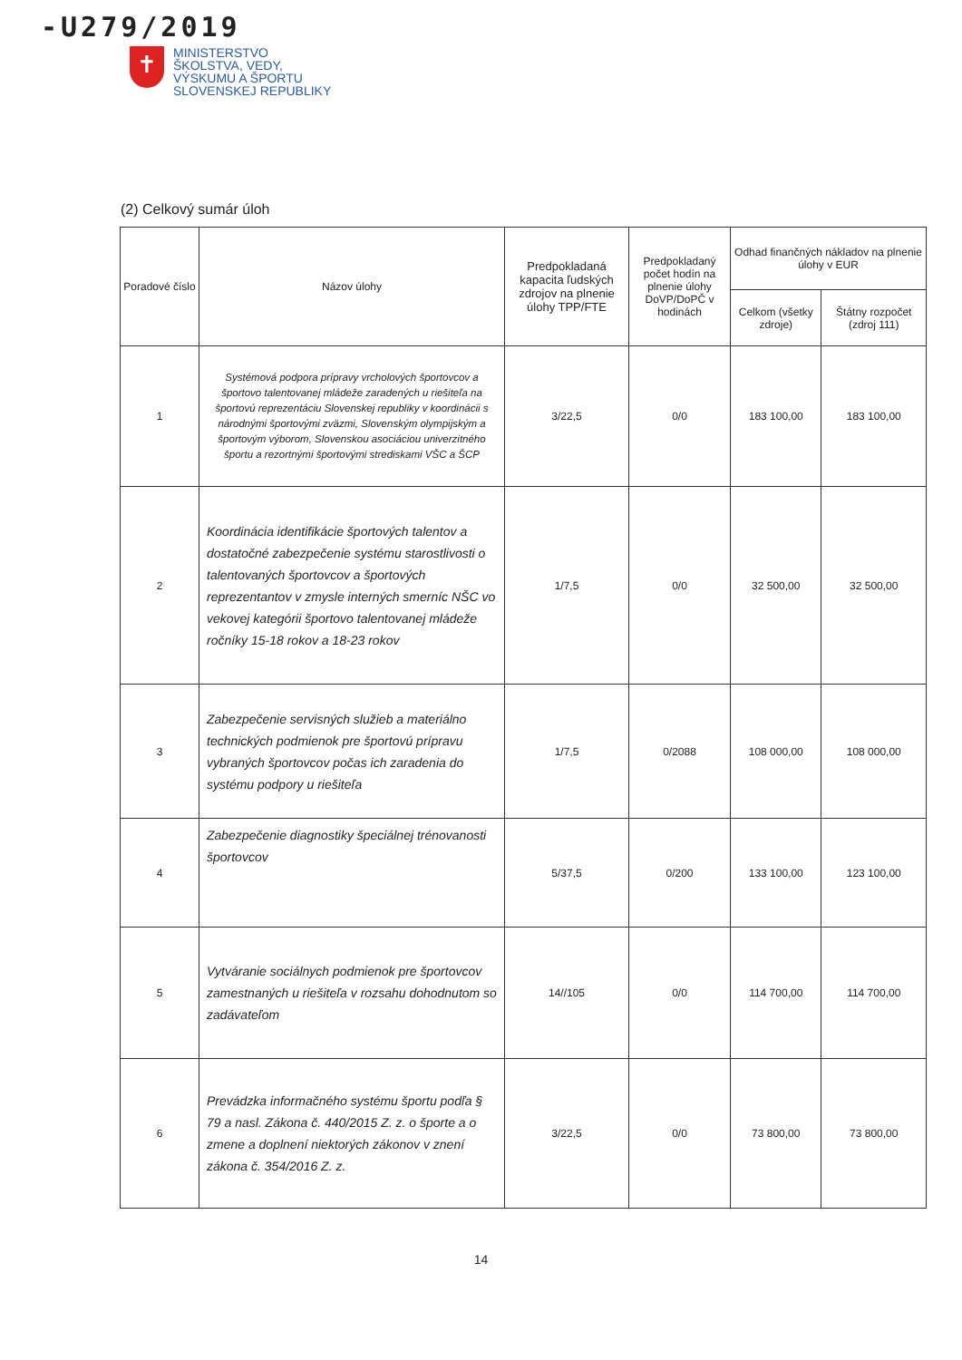-U279/2019
✝
MINISTERSTVO
ŠKOLSTVA, VEDY,
VÝSKUMU A ŠPORTU
SLOVENSKEJ REPUBLIKY
(2) Celkový sumár úloh
| Poradové číslo | Názov úlohy | Predpokladaná kapacita ľudských zdrojov na plnenie úlohy TPP/FTE | Predpokladaný počet hodín na plnenie úlohy DoVP/DoPČ v hodinách | Odhad finančných nákladov na plnenie úlohy v EUR | |
| --- | --- | --- | --- | --- | --- |
| | | | | Celkom (všetky zdroje) | Štátny rozpočet (zdroj 111) |
| 1 | Systémová podpora prípravy vrcholových športovcov a športovo talentovanej mládeže zaradených u riešiteľa na športovú reprezentáciu Slovenskej republiky v koordinácii s národnými športovými zväzmi, Slovenským olympijským a športovým výborom, Slovenskou asociáciou univerzitného športu a rezortnými športovými strediskami VŠC a ŠCP | 3/22,5 | 0/0 | 183 100,00 | 183 100,00 |
| 2 | Koordinácia identifikácie športových talentov a dostatočné zabezpečenie systému starostlivosti o talentovaných športovcov a športových reprezentantov v zmysle interných smerníc NŠC vo vekovej kategórii športovo talentovanej mládeže ročníky 15-18 rokov a 18-23 rokov | 1/7,5 | 0/0 | 32 500,00 | 32 500,00 |
| 3 | Zabezpečenie servisných služieb a materiálno technických podmienok pre športovú prípravu vybraných športovcov počas ich zaradenia do systému podpory u riešiteľa | 1/7,5 | 0/2088 | 108 000,00 | 108 000,00 |
| 4 | Zabezpečenie diagnostiky špeciálnej trénovanosti športovcov | 5/37,5 | 0/200 | 133 100,00 | 123 100,00 |
| 5 | Vytváranie sociálnych podmienok pre športovcov zamestnaných u riešiteľa v rozsahu dohodnutom so zadávateľom | 14//105 | 0/0 | 114 700,00 | 114 700,00 |
| 6 | Prevádzka informačného systému športu podľa § 79 a nasl. Zákona č. 440/2015 Z. z. o športe a o zmene a doplnení niektorých zákonov v znení zákona č. 354/2016 Z. z. | 3/22,5 | 0/0 | 73 800,00 | 73 800,00 |
14